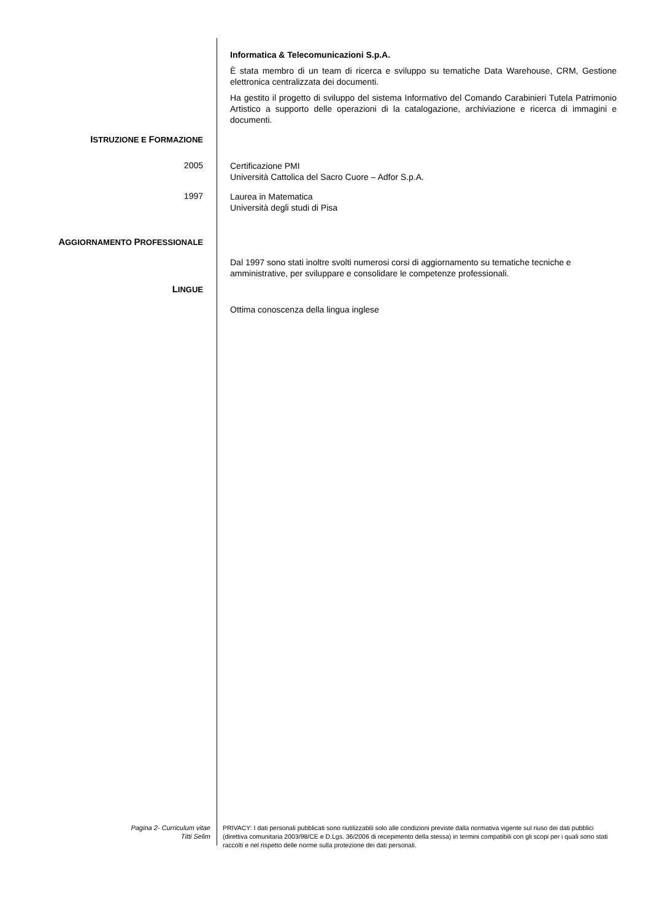Informatica & Telecomunicazioni S.p.A.
È stata membro di un team di ricerca e sviluppo su tematiche Data Warehouse, CRM, Gestione elettronica centralizzata dei documenti.
Ha gestito il progetto di sviluppo del sistema Informativo del Comando Carabinieri Tutela Patrimonio Artistico a supporto delle operazioni di la catalogazione, archiviazione e ricerca di immagini e documenti.
ISTRUZIONE E FORMAZIONE
2005
Certificazione PMI
Università Cattolica del Sacro Cuore – Adfor S.p.A.
1997
Laurea in Matematica
Università degli studi di Pisa
AGGIORNAMENTO PROFESSIONALE
Dal 1997 sono stati inoltre svolti numerosi corsi di aggiornamento su tematiche tecniche e amministrative, per sviluppare e consolidare le competenze professionali.
LINGUE
Ottima conoscenza della lingua inglese
Pagina 2- Curriculum vitae
Titti Selim
PRIVACY: I dati personali pubblicati sono riutilizzabili solo alle condizioni previste dalla normativa vigente sul riuso dei dati pubblici (direttiva comunitaria 2003/98/CE e D.Lgs. 36/2006 di recepimento della stessa) in termini compatibili con gli scopi per i quali sono stati raccolti e nel rispetto delle norme sulla protezione dei dati personali.